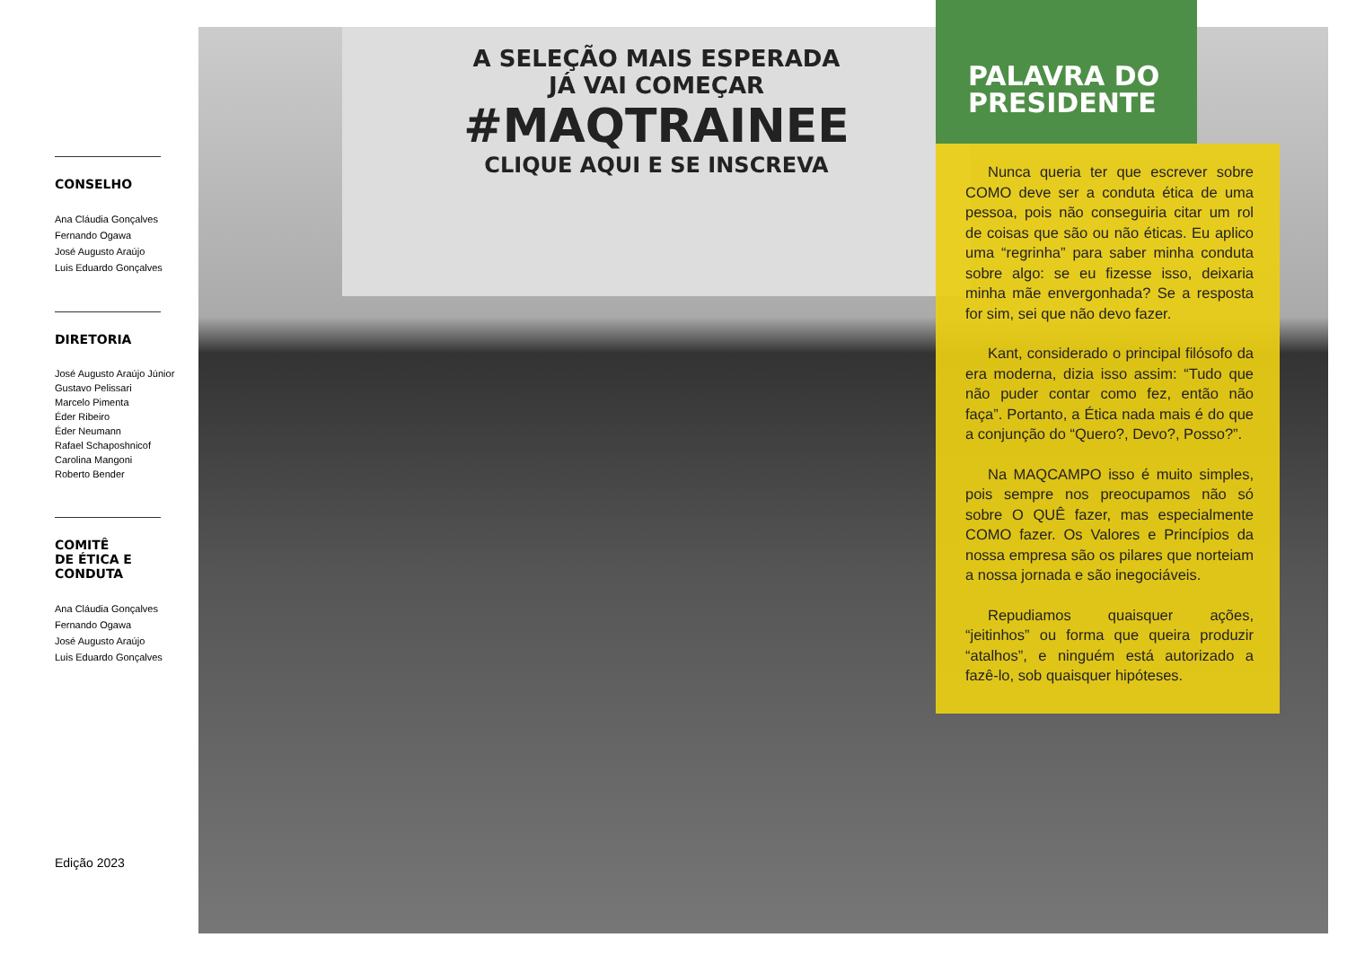CONSELHO
Ana Cláudia Gonçalves
Fernando Ogawa
José Augusto Araújo
Luis Eduardo Gonçalves
DIRETORIA
José Augusto Araújo Júnior
Gustavo Pelissari
Marcelo Pimenta
Éder Ribeiro
Éder Neumann
Rafael Schaposhnicof
Carolina Mangoni
Roberto Bender
COMITÊ
DE ÉTICA E
CONDUTA
Ana Cláudia Gonçalves
Fernando Ogawa
José Augusto Araújo
Luis Eduardo Gonçalves
A SELEÇÃO MAIS ESPERADA
JÁ VAI COMEÇAR
#MAQTRAINEE
CLIQUE AQUI E SE INSCREVA
PALAVRA DO PRESIDENTE
Nunca queria ter que escrever sobre COMO deve ser a conduta ética de uma pessoa, pois não conseguiria citar um rol de coisas que são ou não éticas. Eu aplico uma “regrinha” para saber minha conduta sobre algo: se eu fizesse isso, deixaria minha mãe envergonhada? Se a resposta for sim, sei que não devo fazer.
Kant, considerado o principal filósofo da era moderna, dizia isso assim: “Tudo que não puder contar como fez, então não faça”. Portanto, a Ética nada mais é do que a conjunção do “Quero?, Devo?, Posso?”.
Na MAQCAMPO isso é muito simples, pois sempre nos preocupamos não só sobre O QUÊ fazer, mas especialmente COMO fazer. Os Valores e Princípios da nossa empresa são os pilares que norteiam a nossa jornada e são inegociáveis.
Repudiamos quaisquer ações, “jeitinhos” ou forma que queira produzir “atalhos”, e ninguém está autorizado a fazê-lo, sob quaisquer hipóteses.
Edição 2023